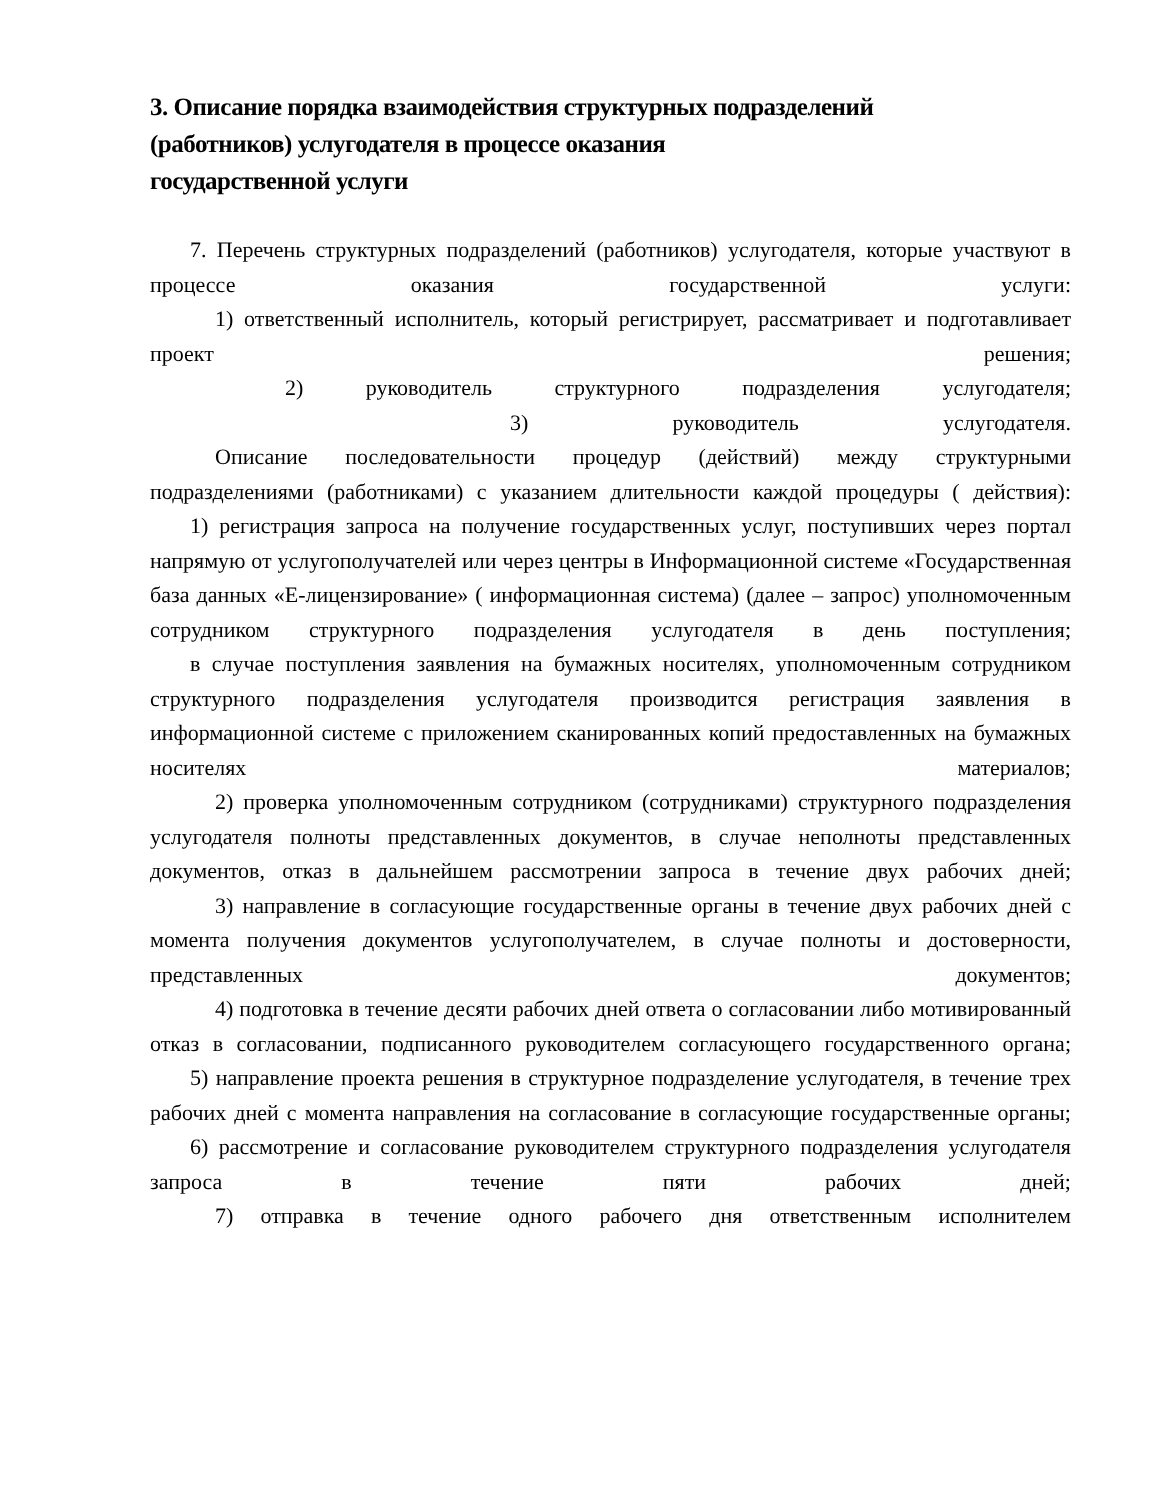3. Описание порядка взаимодействия структурных подразделений
(работников) услугодателя в процессе оказания
государственной услуги
7. Перечень структурных подразделений (работников) услугодателя, которые участвуют в процессе оказания государственной услуги:
1) ответственный исполнитель, который регистрирует, рассматривает и подготавливает проект решения;
2) руководитель структурного подразделения услугодателя;
3) руководитель услугодателя.
Описание последовательности процедур (действий) между структурными подразделениями (работниками) с указанием длительности каждой процедуры ( действия):
1) регистрация запроса на получение государственных услуг, поступивших через портал напрямую от услугополучателей или через центры в Информационной системе «Государственная база данных «Е-лицензирование» ( информационная система) (далее – запрос) уполномоченным сотрудником структурного подразделения услугодателя в день поступления;
в случае поступления заявления на бумажных носителях, уполномоченным сотрудником структурного подразделения услугодателя производится регистрация заявления в информационной системе с приложением сканированных копий предоставленных на бумажных носителях материалов;
2) проверка уполномоченным сотрудником (сотрудниками) структурного подразделения услугодателя полноты представленных документов, в случае неполноты представленных документов, отказ в дальнейшем рассмотрении запроса в течение двух рабочих дней;
3) направление в согласующие государственные органы в течение двух рабочих дней с момента получения документов услугополучателем, в случае полноты и достоверности, представленных документов;
4) подготовка в течение десяти рабочих дней ответа о согласовании либо мотивированный отказ в согласовании, подписанного руководителем согласующего государственного органа;
5) направление проекта решения в структурное подразделение услугодателя, в течение трех рабочих дней с момента направления на согласование в согласующие государственные органы;
6) рассмотрение и согласование руководителем структурного подразделения услугодателя запроса в течение пяти рабочих дней;
7) отправка в течение одного рабочего дня ответственным исполнителем